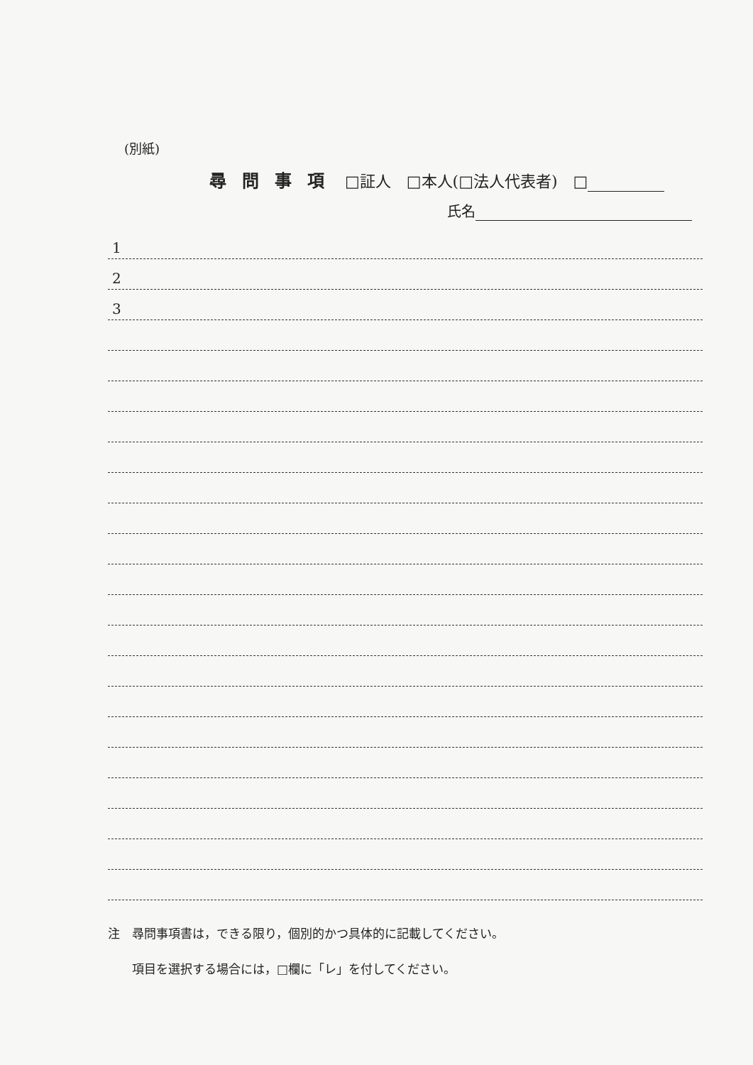(別紙)
尋問事項 □証人　□本人(□法人代表者)　□
氏名
1
2
3
注　尋問事項書は，できる限り，個別的かつ具体的に記載してください。
　　項目を選択する場合には，□欄に「レ」を付してください。